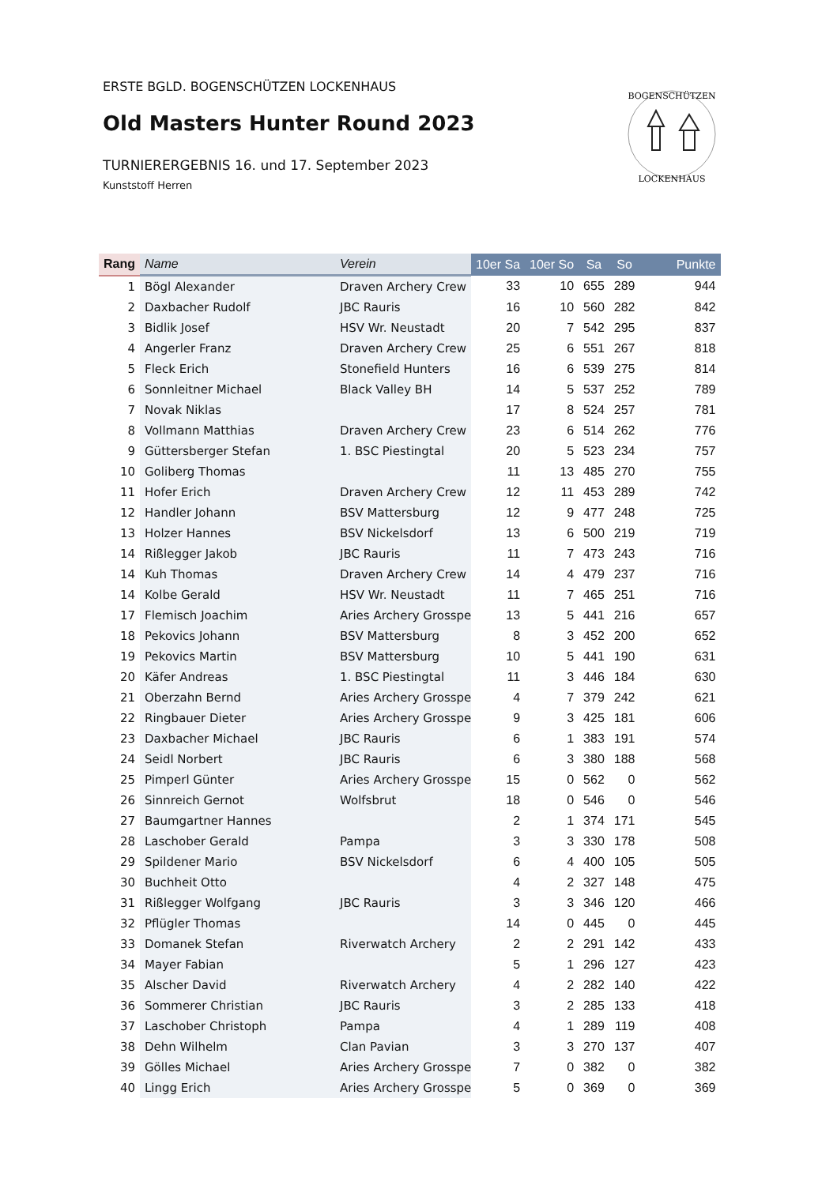ERSTE BGLD. BOGENSCHÜTZEN LOCKENHAUS
Old Masters Hunter Round 2023
TURNIERERGEBNIS 16. und 17. September 2023
Kunststoff Herren
BOGENSCHÜTZEN
LOCKENHAUS
| Rang | Name | Verein | 10er Sa | 10er So | Sa | So | Punkte |
| --- | --- | --- | --- | --- | --- | --- | --- |
| 1 | Bögl Alexander | Draven Archery Crew | 33 | 10 | 655 | 289 | 944 |
| 2 | Daxbacher Rudolf | JBC Rauris | 16 | 10 | 560 | 282 | 842 |
| 3 | Bidlik Josef | HSV Wr. Neustadt | 20 | 7 | 542 | 295 | 837 |
| 4 | Angerler Franz | Draven Archery Crew | 25 | 6 | 551 | 267 | 818 |
| 5 | Fleck Erich | Stonefield Hunters | 16 | 6 | 539 | 275 | 814 |
| 6 | Sonnleitner Michael | Black Valley BH | 14 | 5 | 537 | 252 | 789 |
| 7 | Novak Niklas | | 17 | 8 | 524 | 257 | 781 |
| 8 | Vollmann Matthias | Draven Archery Crew | 23 | 6 | 514 | 262 | 776 |
| 9 | Güttersberger Stefan | 1. BSC Piestingtal | 20 | 5 | 523 | 234 | 757 |
| 10 | Goliberg Thomas | | 11 | 13 | 485 | 270 | 755 |
| 11 | Hofer Erich | Draven Archery Crew | 12 | 11 | 453 | 289 | 742 |
| 12 | Handler Johann | BSV Mattersburg | 12 | 9 | 477 | 248 | 725 |
| 13 | Holzer Hannes | BSV Nickelsdorf | 13 | 6 | 500 | 219 | 719 |
| 14 | Rißlegger Jakob | JBC Rauris | 11 | 7 | 473 | 243 | 716 |
| 14 | Kuh Thomas | Draven Archery Crew | 14 | 4 | 479 | 237 | 716 |
| 14 | Kolbe Gerald | HSV Wr. Neustadt | 11 | 7 | 465 | 251 | 716 |
| 17 | Flemisch Joachim | Aries Archery Grosspet | 13 | 5 | 441 | 216 | 657 |
| 18 | Pekovics Johann | BSV Mattersburg | 8 | 3 | 452 | 200 | 652 |
| 19 | Pekovics Martin | BSV Mattersburg | 10 | 5 | 441 | 190 | 631 |
| 20 | Käfer Andreas | 1. BSC Piestingtal | 11 | 3 | 446 | 184 | 630 |
| 21 | Oberzahn Bernd | Aries Archery Grosspet | 4 | 7 | 379 | 242 | 621 |
| 22 | Ringbauer Dieter | Aries Archery Grosspet | 9 | 3 | 425 | 181 | 606 |
| 23 | Daxbacher Michael | JBC Rauris | 6 | 1 | 383 | 191 | 574 |
| 24 | Seidl Norbert | JBC Rauris | 6 | 3 | 380 | 188 | 568 |
| 25 | Pimperl Günter | Aries Archery Grosspet | 15 | 0 | 562 | 0 | 562 |
| 26 | Sinnreich Gernot | Wolfsbrut | 18 | 0 | 546 | 0 | 546 |
| 27 | Baumgartner Hannes | | 2 | 1 | 374 | 171 | 545 |
| 28 | Laschober Gerald | Pampa | 3 | 3 | 330 | 178 | 508 |
| 29 | Spildener Mario | BSV Nickelsdorf | 6 | 4 | 400 | 105 | 505 |
| 30 | Buchheit Otto | | 4 | 2 | 327 | 148 | 475 |
| 31 | Rißlegger Wolfgang | JBC Rauris | 3 | 3 | 346 | 120 | 466 |
| 32 | Pflügler Thomas | | 14 | 0 | 445 | 0 | 445 |
| 33 | Domanek Stefan | Riverwatch Archery | 2 | 2 | 291 | 142 | 433 |
| 34 | Mayer Fabian | | 5 | 1 | 296 | 127 | 423 |
| 35 | Alscher David | Riverwatch Archery | 4 | 2 | 282 | 140 | 422 |
| 36 | Sommerer Christian | JBC Rauris | 3 | 2 | 285 | 133 | 418 |
| 37 | Laschober Christoph | Pampa | 4 | 1 | 289 | 119 | 408 |
| 38 | Dehn Wilhelm | Clan Pavian | 3 | 3 | 270 | 137 | 407 |
| 39 | Gölles Michael | Aries Archery Grosspet | 7 | 0 | 382 | 0 | 382 |
| 40 | Lingg Erich | Aries Archery Grosspet | 5 | 0 | 369 | 0 | 369 |